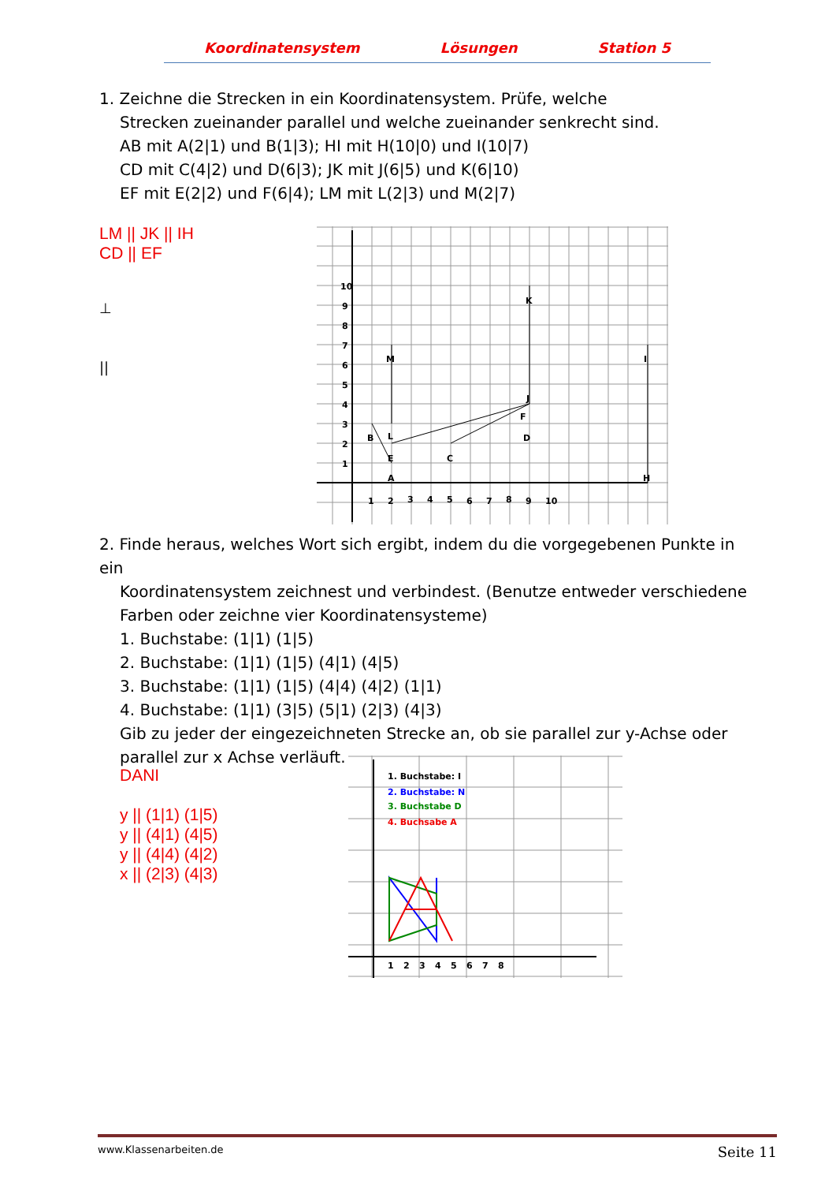Koordinatensystem Lösungen Station 5
1. Zeichne die Strecken in ein Koordinatensystem. Prüfe, welche
Strecken zueinander parallel und welche zueinander senkrecht sind.
AB mit A(2|1) und B(1|3); HI mit H(10|0) und I(10|7)
CD mit C(4|2) und D(6|3); JK mit J(6|5) und K(6|10)
EF mit E(2|2) und F(6|4); LM mit L(2|3) und M(2|7)
LM || JK || IH
CD || EF
⊥
||
A
B
C
D
E
F
H
I
J
K
L
M
10
9
8
7
6
5
4
3
2
1
1
2
3
4
5
6
7
8
9
10
2. Finde heraus, welches Wort sich ergibt, indem du die vorgegebenen Punkte in ein
Koordinatensystem zeichnest und verbindest. (Benutze entweder verschiedene
Farben oder zeichne vier Koordinatensysteme)
1. Buchstabe: (1|1) (1|5)
2. Buchstabe: (1|1) (1|5) (4|1) (4|5)
3. Buchstabe: (1|1) (1|5) (4|4) (4|2) (1|1)
4. Buchstabe: (1|1) (3|5) (5|1) (2|3) (4|3)
Gib zu jeder der eingezeichneten Strecke an, ob sie parallel zur y-Achse oder
parallel zur x Achse verläuft.
DANI
y || (1|1) (1|5)
y || (4|1) (4|5)
y || (4|4) (4|2)
x || (2|3) (4|3)
1. Buchstabe: I
2. Buchstabe: N
3. Buchstabe D
4. Buchsabe A
1
2
3
4
5
6
7
8
www.Klassenarbeiten.de Seite 11